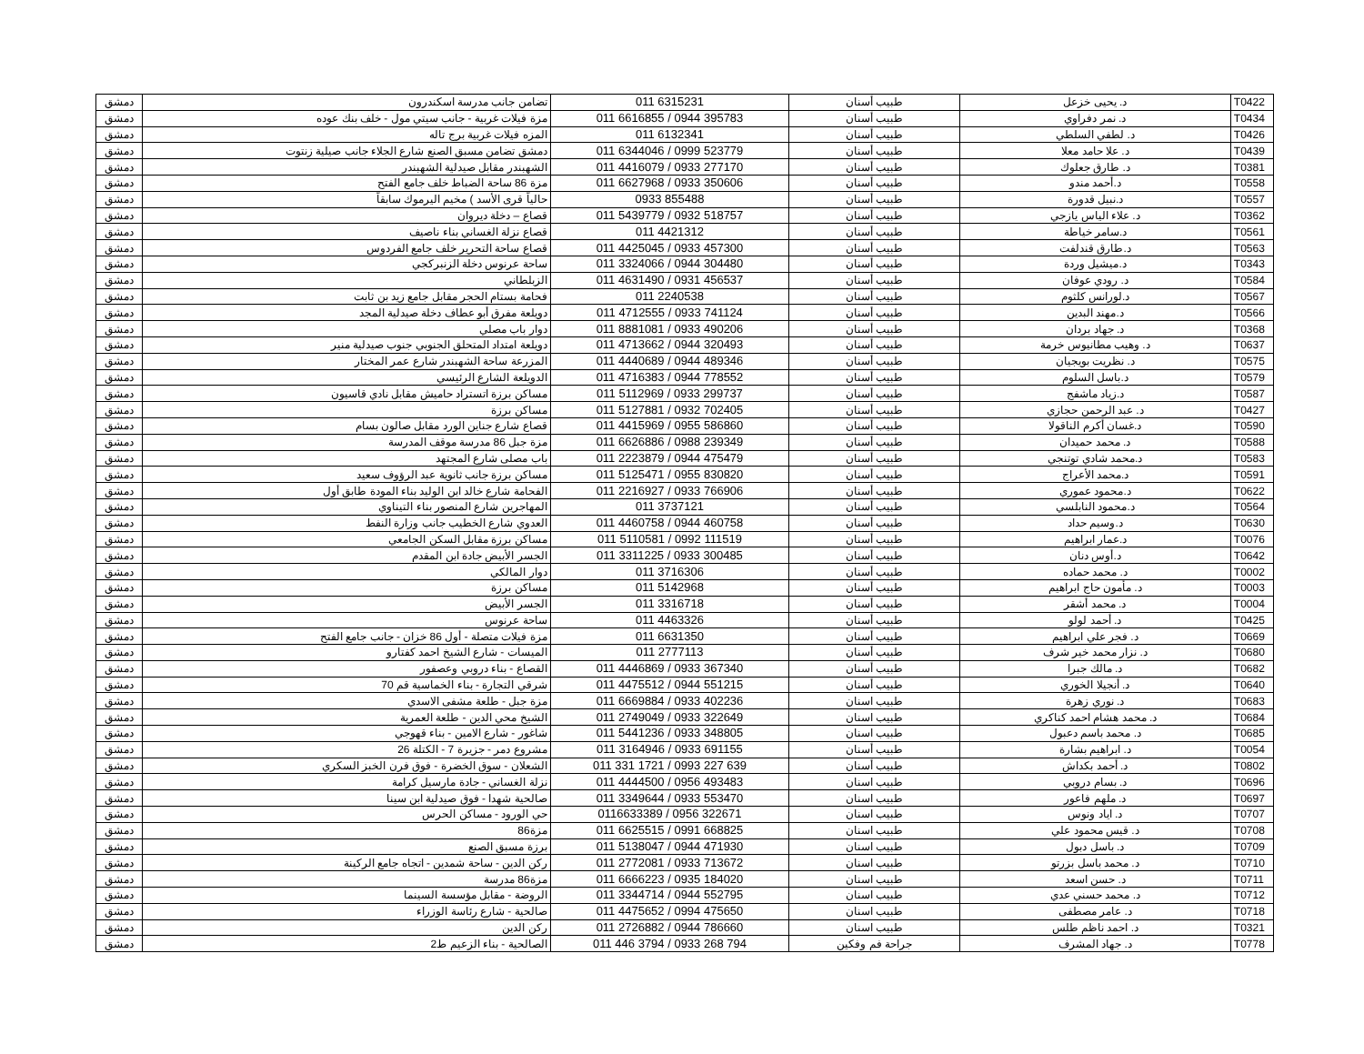| T0422 | د. يحيى خزعل | طبيب أسنان | 011 6315231 | تضامن جانب مدرسة اسكندرون | دمشق |
| T0434 | د. نمر دفراوي | طبيب أسنان | 011 6616855 / 0944 395783 | مزة فيلات غربية - جانب سيتي مول - خلف بنك عوده | دمشق |
| T0426 | د. لطفي السلطي | طبيب أسنان | 011 6132341 | المزه فيلات غربية برج تاله | دمشق |
| T0439 | د. علا حامد معلا | طبيب أسنان | 011 6344046 / 0999 523779 | دمشق تضامن مسبق الصنع شارع الجلاء جانب صيلية زنتوت | دمشق |
| T0381 | د. طارق جعلوك | طبيب أسنان | 011 4416079 / 0933 277170 | الشهبندر مقابل صيدلية الشهبندر | دمشق |
| T0558 | د.أحمد مندو | طبيب أسنان | 011 6627968 / 0933 350606 | مزة 86 ساحة الضباط خلف جامع الفتح | دمشق |
| T0557 | د.نبيل قدورة | طبيب أسنان | 0933 855488 | حالياً قرى الأسد ) مخيم اليرموك سابقاً | دمشق |
| T0362 | د. علاء الياس يازجي | طبيب أسنان | 011 5439779 / 0932 518757 | قصاع – دخلة ديروان | دمشق |
| T0561 | د.سامر خياطة | طبيب أسنان | 011 4421312 | قصاع نزلة الغساني بناء ناصيف | دمشق |
| T0563 | د.طارق قندلفت | طبيب أسنان | 011 4425045 / 0933 457300 | قصاع ساحة التحرير خلف جامع الفردوس | دمشق |
| T0343 | د.ميشيل وردة | طبيب أسنان | 011 3324066 / 0944 304480 | ساحة عرنوس دخلة الزنبركجي | دمشق |
| T0584 | د. رودي عوفان | طبيب أسنان | 011 4631490 / 0931 456537 | الزبلطاني | دمشق |
| T0567 | د.لورانس كلثوم | طبيب أسنان | 011 2240538 | فحامة بستام الحجر مقابل جامع زيد بن ثابت | دمشق |
| T0566 | د.مهند البدين | طبيب أسنان | 011 4712555 / 0933 741124 | دويلعة مفرق أبو عطاف دخلة صيدلية المجد | دمشق |
| T0368 | د. جهاد بردان | طبيب أسنان | 011 8881081 / 0933 490206 | دوار باب مصلي | دمشق |
| T0637 | د. وهيب مطانيوس خرمة | طبيب أسنان | 011 4713662 / 0944 320493 | دويلعة امتداد المتحلق الجنوبي جنوب صيدلية منير | دمشق |
| T0575 | د. نظريت بويجيان | طبيب أسنان | 011 4440689 / 0944 489346 | المزرعة ساحة الشهبندر شارع عمر المختار | دمشق |
| T0579 | د.باسل السلوم | طبيب أسنان | 011 4716383 / 0944 778552 | الدويلعة الشارع الرئيسي | دمشق |
| T0587 | د.زياد ماشفج | طبيب أسنان | 011 5112969 / 0933 299737 | مساكن برزة اتستراد حاميش مقابل نادي قاسيون | دمشق |
| T0427 | د. عبد الرحمن حجازي | طبيب أسنان | 011 5127881 / 0932 702405 | مساكن برزة | دمشق |
| T0590 | د.غسان أكرم الناقولا | طبيب أسنان | 011 4415969 / 0955 586860 | قصاع شارع جناين الورد مقابل صالون بسام | دمشق |
| T0588 | د. محمد حميدان | طبيب أسنان | 011 6626886 / 0988 239349 | مزة جبل 86 مدرسة موقف المدرسة | دمشق |
| T0583 | د.محمد شادي توتنجي | طبيب أسنان | 011 2223879 / 0944 475479 | باب مصلى شارع المجتهد | دمشق |
| T0591 | د.محمد الأعراج | طبيب أسنان | 011 5125471 / 0955 830820 | مساكن برزة جانب ثانوية عبد الرؤوف سعيد | دمشق |
| T0622 | د.محمود عموري | طبيب أسنان | 011 2216927 / 0933 766906 | الفحامة شارع خالد ابن الوليد بناء المودة طابق أول | دمشق |
| T0564 | د.محمود النابلسي | طبيب أسنان | 011 3737121 | المهاجرين شارع المنصور بناء التيناوي | دمشق |
| T0630 | د.وسيم حداد | طبيب أسنان | 011 4460758 / 0944 460758 | العدوي شارع الخطيب جانب وزارة النفط | دمشق |
| T0076 | د.عمار ابراهيم | طبيب أسنان | 011 5110581 / 0992 111519 | مساكن برزة مقابل السكن الجامعي | دمشق |
| T0642 | د.أوس دنان | طبيب أسنان | 011 3311225 / 0933 300485 | الجسر الأبيض جادة ابن المقدم | دمشق |
| T0002 | د. محمد حماده | طبيب أسنان | 011 3716306 | دوار المالكي | دمشق |
| T0003 | د. مأمون حاج ابراهيم | طبيب أسنان | 011 5142968 | مساكن برزة | دمشق |
| T0004 | د. محمد أشقر | طبيب أسنان | 011 3316718 | الجسر الأبيض | دمشق |
| T0425 | د. أحمد لولو | طبيب أسنان | 011 4463326 | ساحة عرنوس | دمشق |
| T0669 | د. فجر علي ابراهيم | طبيب أسنان | 011 6631350 | مزة فيلات متصلة - أول 86 خزان - جانب جامع الفتح | دمشق |
| T0680 | د. نزار محمد خير شرف | طبيب أسنان | 011 2777113 | الميسات - شارع الشيخ احمد كفتارو | دمشق |
| T0682 | د. مالك جبرا | طبيب أسنان | 011 4446869 / 0933 367340 | القصاع - بناء دروبي وعصفور | دمشق |
| T0640 | د. أنجيلا الخوري | طبيب أسنان | 011 4475512 / 0944 551215 | شرقي التجارة - بناء الخماسية قم 70 | دمشق |
| T0683 | د. نوري زهرة | طبيب اسنان | 011 6669884 / 0933 402236 | مزة جبل - طلعة مشفى الاسدي | دمشق |
| T0684 | د. محمد هشام احمد كناكري | طبيب اسنان | 011 2749049 / 0933 322649 | الشيخ محي الدين - طلعة العمرية | دمشق |
| T0685 | د. محمد باسم دعبول | طبيب اسنان | 011 5441236 / 0933 348805 | شاغور - شارع الامين - بناء قهوجي | دمشق |
| T0054 | د. ابراهيم بشارة | طبيب أسنان | 011 3164946 / 0933 691155 | مشروع دمر - جزيرة 7 - الكتلة 26 | دمشق |
| T0802 | د. أحمد بكداش | طبيب أسنان | 011 331 1721 / 0993 227 639 | الشعلان - سوق الخضرة - فوق فرن الخبز السكري | دمشق |
| T0696 | د. بسام دروبي | طبيب اسنان | 011 4444500 / 0956 493483 | نزلة الغساني - جادة مارسيل كرامة | دمشق |
| T0697 | د. ملهم فاعور | طبيب اسنان | 011 3349644 / 0933 553470 | صالحية شهدا - فوق صيدلية ابن سينا | دمشق |
| T0707 | د. اياد ونوس | طبيب اسنان | 0116633389 / 0956 322671 | حي الورود - مساكن الحرس | دمشق |
| T0708 | د. قيس محمود علي | طبيب اسنان | 011 6625515 / 0991 668825 | مزة86 | دمشق |
| T0709 | د. باسل دبول | طبيب اسنان | 011 5138047 / 0944 471930 | برزة مسبق الصنع | دمشق |
| T0710 | د. محمد باسل بزرتو | طبيب اسنان | 011 2772081 / 0933 713672 | ركن الدين - ساحة شمدين - اتجاه جامع الركينة | دمشق |
| T0711 | د. حسن اسعد | طبيب اسنان | 011 6666223 / 0935 184020 | مزة86 مدرسة | دمشق |
| T0712 | د. محمد حسني عدي | طبيب اسنان | 011 3344714 / 0944 552795 | الروضة - مقابل مؤسسة السينما | دمشق |
| T0718 | د. عامر مصطفى | طبيب اسنان | 011 4475652 / 0994 475650 | صالحية - شارع رئاسة الوزراء | دمشق |
| T0321 | د. احمد ناظم طلس | طبيب اسنان | 011 2726882 / 0944 786660 | ركن الدين | دمشق |
| T0778 | د. جهاد المشرف | جراحة فم وفكين | 011 446 3794 / 0933 268 794 | الصالحية - بناء الزعيم ط2 | دمشق |